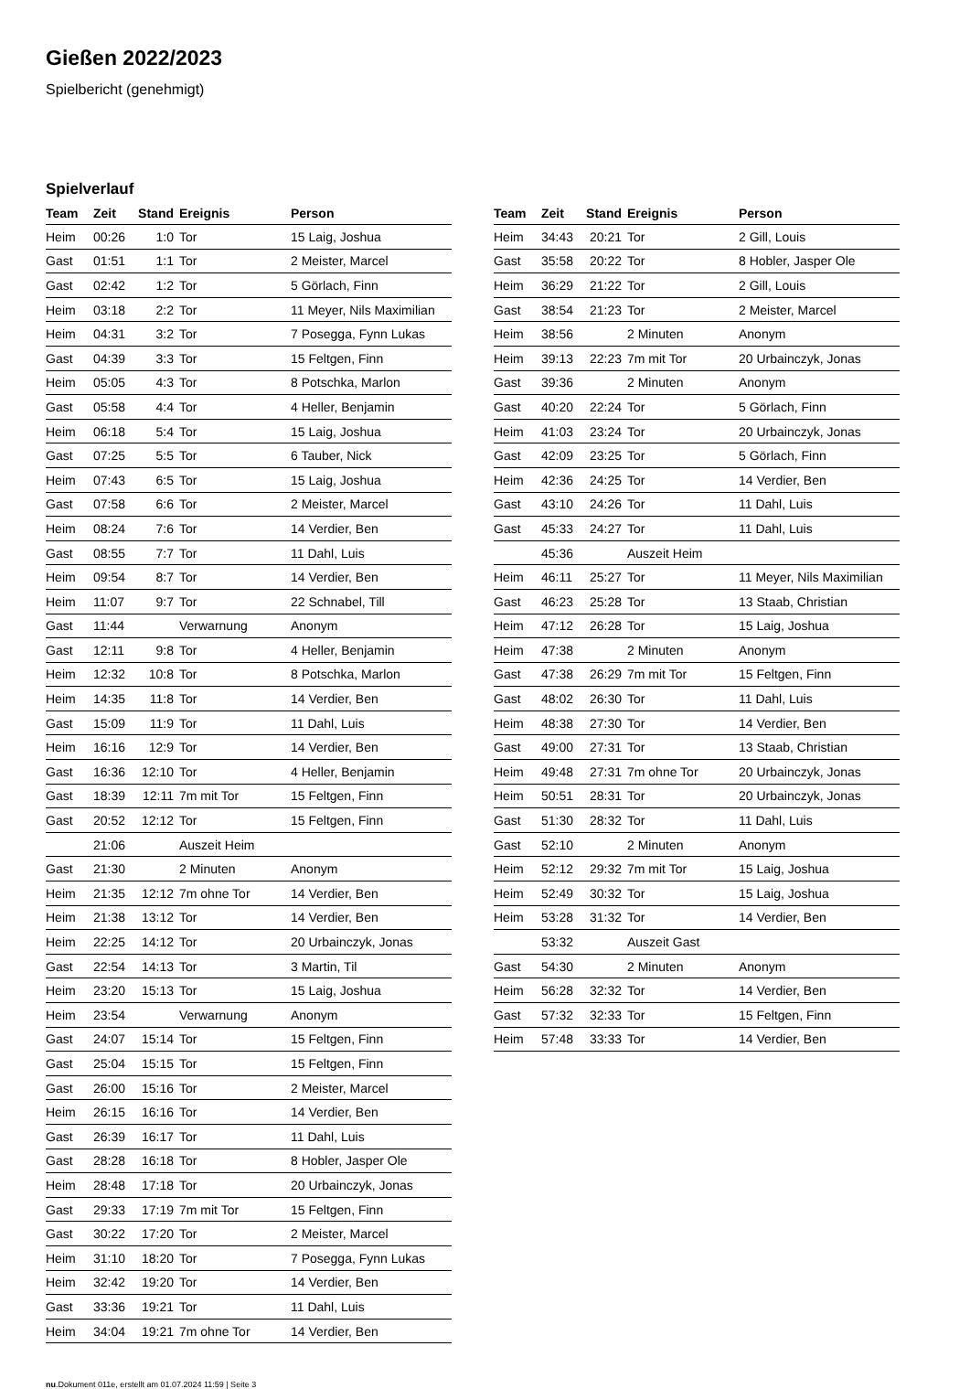Gießen 2022/2023
Spielbericht (genehmigt)
Spielverlauf
| Team | Zeit | Stand | Ereignis | Person |
| --- | --- | --- | --- | --- |
| Heim | 00:26 | 1:0 | Tor | 15 Laig, Joshua |
| Gast | 01:51 | 1:1 | Tor | 2 Meister, Marcel |
| Gast | 02:42 | 1:2 | Tor | 5 Görlach, Finn |
| Heim | 03:18 | 2:2 | Tor | 11 Meyer, Nils Maximilian |
| Heim | 04:31 | 3:2 | Tor | 7 Posegga, Fynn Lukas |
| Gast | 04:39 | 3:3 | Tor | 15 Feltgen, Finn |
| Heim | 05:05 | 4:3 | Tor | 8 Potschka, Marlon |
| Gast | 05:58 | 4:4 | Tor | 4 Heller, Benjamin |
| Heim | 06:18 | 5:4 | Tor | 15 Laig, Joshua |
| Gast | 07:25 | 5:5 | Tor | 6 Tauber, Nick |
| Heim | 07:43 | 6:5 | Tor | 15 Laig, Joshua |
| Gast | 07:58 | 6:6 | Tor | 2 Meister, Marcel |
| Heim | 08:24 | 7:6 | Tor | 14 Verdier, Ben |
| Gast | 08:55 | 7:7 | Tor | 11 Dahl, Luis |
| Heim | 09:54 | 8:7 | Tor | 14 Verdier, Ben |
| Heim | 11:07 | 9:7 | Tor | 22 Schnabel, Till |
| Gast | 11:44 | | Verwarnung | Anonym |
| Gast | 12:11 | 9:8 | Tor | 4 Heller, Benjamin |
| Heim | 12:32 | 10:8 | Tor | 8 Potschka, Marlon |
| Heim | 14:35 | 11:8 | Tor | 14 Verdier, Ben |
| Gast | 15:09 | 11:9 | Tor | 11 Dahl, Luis |
| Heim | 16:16 | 12:9 | Tor | 14 Verdier, Ben |
| Gast | 16:36 | 12:10 | Tor | 4 Heller, Benjamin |
| Gast | 18:39 | 12:11 | 7m mit Tor | 15 Feltgen, Finn |
| Gast | 20:52 | 12:12 | Tor | 15 Feltgen, Finn |
| | 21:06 | | Auszeit Heim | |
| Gast | 21:30 | | 2 Minuten | Anonym |
| Heim | 21:35 | 12:12 | 7m ohne Tor | 14 Verdier, Ben |
| Heim | 21:38 | 13:12 | Tor | 14 Verdier, Ben |
| Heim | 22:25 | 14:12 | Tor | 20 Urbainczyk, Jonas |
| Gast | 22:54 | 14:13 | Tor | 3 Martin, Til |
| Heim | 23:20 | 15:13 | Tor | 15 Laig, Joshua |
| Heim | 23:54 | | Verwarnung | Anonym |
| Gast | 24:07 | 15:14 | Tor | 15 Feltgen, Finn |
| Gast | 25:04 | 15:15 | Tor | 15 Feltgen, Finn |
| Gast | 26:00 | 15:16 | Tor | 2 Meister, Marcel |
| Heim | 26:15 | 16:16 | Tor | 14 Verdier, Ben |
| Gast | 26:39 | 16:17 | Tor | 11 Dahl, Luis |
| Gast | 28:28 | 16:18 | Tor | 8 Hobler, Jasper Ole |
| Heim | 28:48 | 17:18 | Tor | 20 Urbainczyk, Jonas |
| Gast | 29:33 | 17:19 | 7m mit Tor | 15 Feltgen, Finn |
| Gast | 30:22 | 17:20 | Tor | 2 Meister, Marcel |
| Heim | 31:10 | 18:20 | Tor | 7 Posegga, Fynn Lukas |
| Heim | 32:42 | 19:20 | Tor | 14 Verdier, Ben |
| Gast | 33:36 | 19:21 | Tor | 11 Dahl, Luis |
| Heim | 34:04 | 19:21 | 7m ohne Tor | 14 Verdier, Ben |
| Team | Zeit | Stand | Ereignis | Person |
| --- | --- | --- | --- | --- |
| Heim | 34:43 | 20:21 | Tor | 2 Gill, Louis |
| Gast | 35:58 | 20:22 | Tor | 8 Hobler, Jasper Ole |
| Heim | 36:29 | 21:22 | Tor | 2 Gill, Louis |
| Gast | 38:54 | 21:23 | Tor | 2 Meister, Marcel |
| Heim | 38:56 | | 2 Minuten | Anonym |
| Heim | 39:13 | 22:23 | 7m mit Tor | 20 Urbainczyk, Jonas |
| Gast | 39:36 | | 2 Minuten | Anonym |
| Gast | 40:20 | 22:24 | Tor | 5 Görlach, Finn |
| Heim | 41:03 | 23:24 | Tor | 20 Urbainczyk, Jonas |
| Gast | 42:09 | 23:25 | Tor | 5 Görlach, Finn |
| Heim | 42:36 | 24:25 | Tor | 14 Verdier, Ben |
| Gast | 43:10 | 24:26 | Tor | 11 Dahl, Luis |
| Gast | 45:33 | 24:27 | Tor | 11 Dahl, Luis |
| | 45:36 | | Auszeit Heim | |
| Heim | 46:11 | 25:27 | Tor | 11 Meyer, Nils Maximilian |
| Gast | 46:23 | 25:28 | Tor | 13 Staab, Christian |
| Heim | 47:12 | 26:28 | Tor | 15 Laig, Joshua |
| Heim | 47:38 | | 2 Minuten | Anonym |
| Gast | 47:38 | 26:29 | 7m mit Tor | 15 Feltgen, Finn |
| Gast | 48:02 | 26:30 | Tor | 11 Dahl, Luis |
| Heim | 48:38 | 27:30 | Tor | 14 Verdier, Ben |
| Gast | 49:00 | 27:31 | Tor | 13 Staab, Christian |
| Heim | 49:48 | 27:31 | 7m ohne Tor | 20 Urbainczyk, Jonas |
| Heim | 50:51 | 28:31 | Tor | 20 Urbainczyk, Jonas |
| Gast | 51:30 | 28:32 | Tor | 11 Dahl, Luis |
| Gast | 52:10 | | 2 Minuten | Anonym |
| Heim | 52:12 | 29:32 | 7m mit Tor | 15 Laig, Joshua |
| Heim | 52:49 | 30:32 | Tor | 15 Laig, Joshua |
| Heim | 53:28 | 31:32 | Tor | 14 Verdier, Ben |
| | 53:32 | | Auszeit Gast | |
| Gast | 54:30 | | 2 Minuten | Anonym |
| Heim | 56:28 | 32:32 | Tor | 14 Verdier, Ben |
| Gast | 57:32 | 32:33 | Tor | 15 Feltgen, Finn |
| Heim | 57:48 | 33:33 | Tor | 14 Verdier, Ben |
nu.Dokument 011e, erstellt am 01.07.2024 11:59 | Seite 3